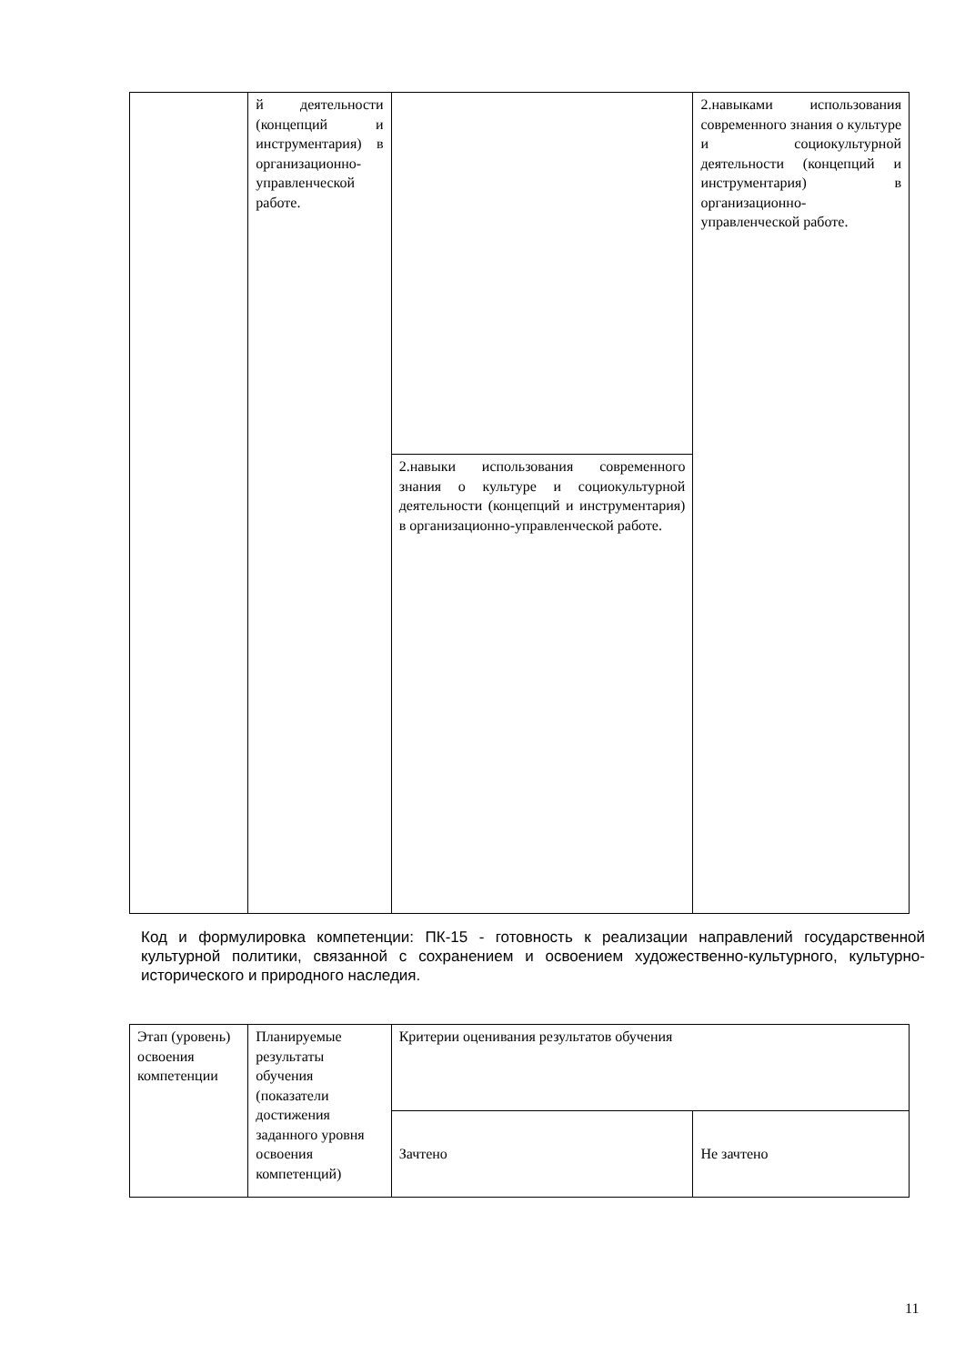| | й деятельности (концепций и инструментария) в организационно-управленческой работе. | | 2.навыками использования современного знания о культуре и социокультурной деятельности (концепций и инструментария) в организационно-управленческой работе. |
| | | 2.навыки использования современного знания о культуре и социокультурной деятельности (концепций и инструментария) в организационно-управленческой работе. | |
Код и формулировка компетенции: ПК-15 - готовность к реализации направлений государственной культурной политики, связанной с сохранением и освоением художественно-культурного, культурно-исторического и природного наследия.
| Этап (уровень) освоения компетенции | Планируемые результаты обучения (показатели достижения заданного уровня освоения компетенций) | Критерии оценивания результатов обучения | |
| | | Зачтено | Не зачтено |
11